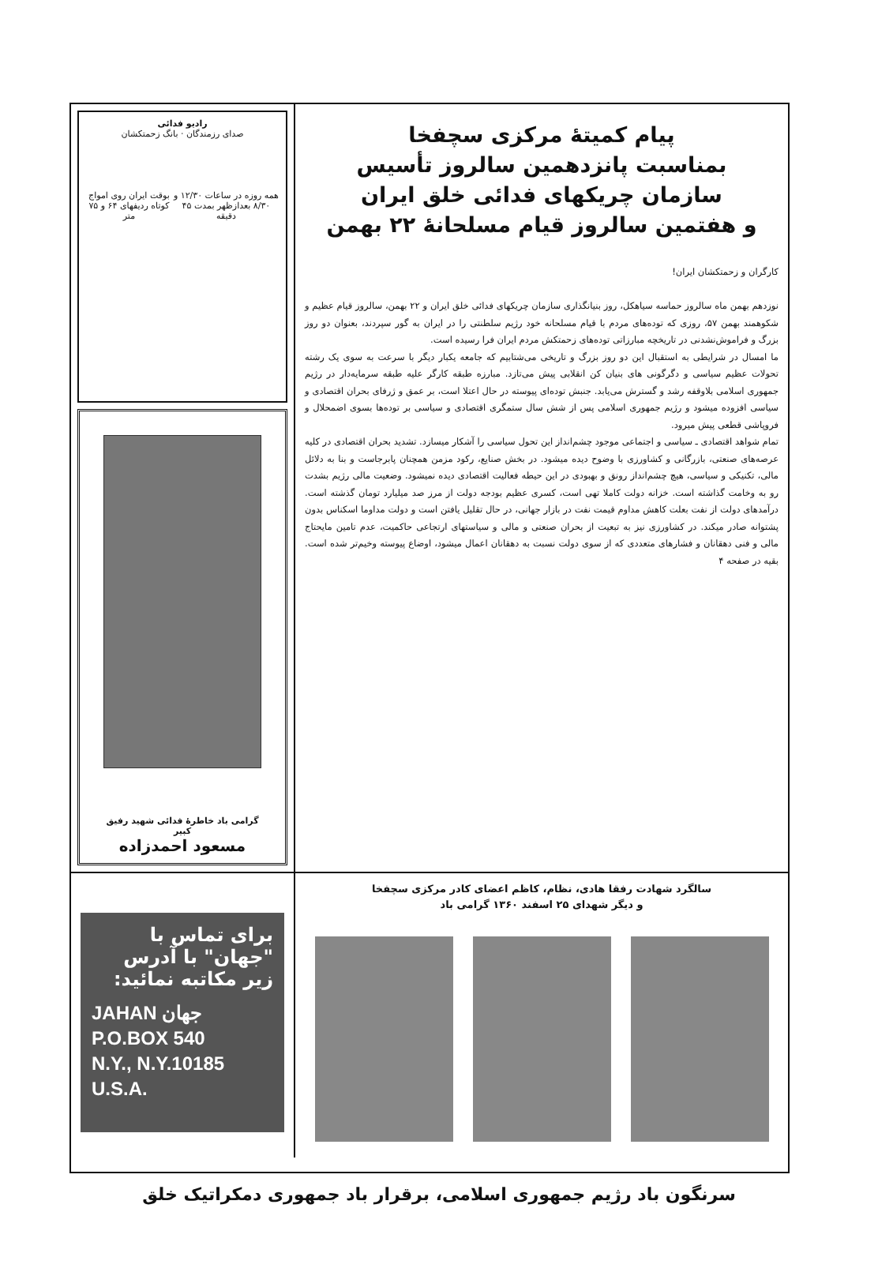پیام کمیتهٔ مرکزی سچفخا
بمناسبت پانزدهمین سالروز تأسیس
سازمان چریکهای فدائی خلق ایران
و هفتمین سالروز قیام مسلحانهٔ ۲۲ بهمن
کارگران و زحمتکشان ایران!
نوزدهم بهمن ماه سالروز حماسه سیاهکل، روز بنیانگذاری سازمان چریکهای فدائی خلق ایران و ۲۲ بهمن، سالروز قیام عظیم و شکوهمند بهمن ۵۷، روزی که توده‌های مردم با قیام مسلحانه خود رژیم سلطنتی را در ایران به گور سپردند، بعنوان دو روز بزرگ و فراموش‌نشدنی در تاریخچه مبارزاتی توده‌های زحمتکش مردم ایران فرا رسیده است.
ما امسال در شرایطی به استقبال این دو روز بزرگ و تاریخی می‌شتابیم که جامعه یکبار دیگر با سرعت به سوی یک رشته تحولات عظیم سیاسی و دگرگونی های بنیان کن انقلابی پیش می‌تازد. مبارزه طبقه کارگر علیه طبقه سرمایه‌دار در رژیم جمهوری اسلامی بلاوقفه رشد و گسترش می‌یابد. جنبش توده‌ای پیوسته در حال اعتلا است، بر عمق و ژرفای بحران اقتصادی و سیاسی افزوده میشود و رژیم جمهوری اسلامی پس از شش سال ستمگری اقتصادی و سیاسی بر توده‌ها بسوی اضمحلال و فروپاشی قطعی پیش میرود.
تمام شواهد اقتصادی ـ سیاسی و اجتماعی موجود چشم‌انداز این تحول سیاسی را آشکار میسازد. تشدید بحران اقتصادی در کلیه عرصه‌های صنعتی، بازرگانی و کشاورزی با وضوح دیده میشود. در بخش صنایع، رکود مزمن همچنان پابرجاست و بنا به دلائل مالی، تکنیکی و سیاسی، هیچ چشم‌انداز رونق و بهبودی در این حیطه فعالیت اقتصادی دیده نمیشود. وضعیت مالی رژیم بشدت رو به وخامت گذاشته است. خزانه دولت کاملا تهی است، کسری عظیم بودجه دولت از مرز صد میلیارد تومان گذشته است. درآمدهای دولت از نفت بعلت کاهش مداوم قیمت نفت در بازار جهانی، در حال تقلیل یافتن است و دولت مداوما اسکناس بدون پشتوانه صادر میکند. در کشاورزی نیز به تبعیت از بحران صنعتی و مالی و سیاستهای ارتجاعی حاکمیت، عدم تامین مایحتاج مالی و فنی دهقانان و فشارهای متعددی که از سوی دولت نسبت به دهقانان اعمال میشود، اوضاع پیوسته وخیم‌تر شده است. بقیه در صفحه ۴
رادیو فدائی
صدای رزمندگان · بانگ زحمتکشان
همه روزه در ساعات ۱۲/۳۰ و ۸/۳۰ بعدازظهر بمدت ۴۵ دقیقه بوقت ایران روی امواج کوتاه ردیفهای ۶۴ و ۷۵ متر
گرامی باد خاطرهٔ فدائی شهید رفیق کبیر
مسعود احمدزاده
سالگرد شهادت رفقا هادی، نظام، کاظم اعضای کادر مرکزی سچفخا
و دیگر شهدای ۲۵ اسفند ۱۳۶۰ گرامی باد
برای تماس با "جهان" با آدرس زیر مکاتبه نمائید:
JAHAN جهان
P.O.BOX 540
N.Y., N.Y.10185 U.S.A.
سرنگون باد رژیم جمهوری اسلامی، برقرار باد جمهوری دمکراتیک خلق